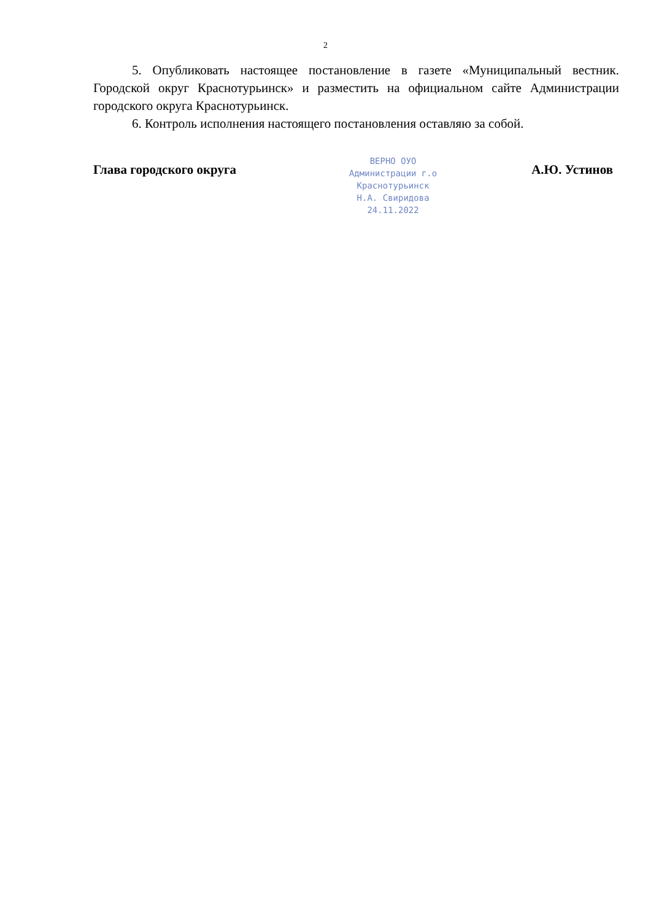2
5. Опубликовать настоящее постановление в газете «Муниципальный вестник. Городской округ Краснотурьинск» и разместить на официальном сайте Администрации городского округа Краснотурьинск.
6. Контроль исполнения настоящего постановления оставляю за собой.
Глава городского округа
ВЕРНО ОУО
Администрации г.о
Краснотурьинск
Н.А. Свиридова
24.11.2022
А.Ю. Устинов